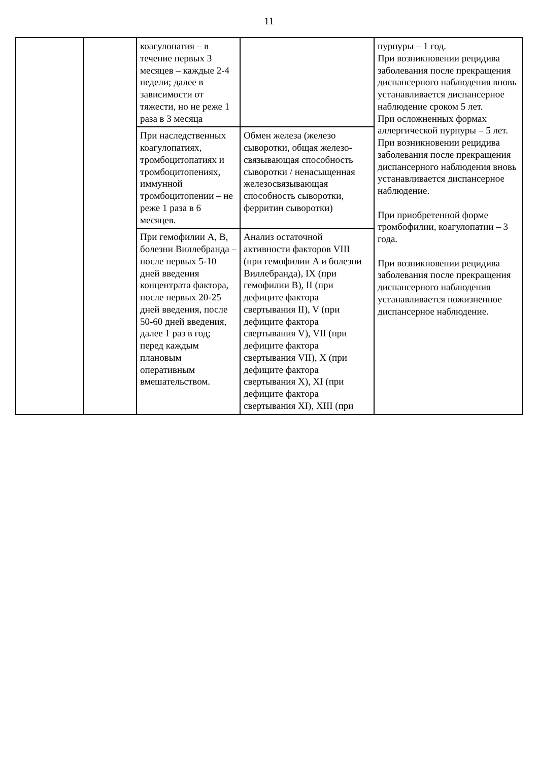11
| | | коагулопатия – в течение первых 3 месяцев – каждые 2-4 недели; далее в зависимости от тяжести, но не реже 1 раза в 3 месяца | | пурпуры – 1 год. При возникновении рецидива заболевания после прекращения диспансерного наблюдения вновь устанавливается диспансерное наблюдение сроком 5 лет. При осложненных формах аллергической пурпуры – 5 лет. При возникновении рецидива заболевания после прекращения диспансерного наблюдения вновь устанавливается диспансерное наблюдение. При приобретенной форме тромбофилии, коагулопатии – 3 года. При возникновении рецидива заболевания после прекращения диспансерного наблюдения устанавливается пожизненное диспансерное наблюдение. |
| | | При наследственных коагулопатиях, тромбоцитопатиях и тромбоцитопениях, иммунной тромбоцитопении – не реже 1 раза в 6 месяцев. | Обмен железа (железо сыворотки, общая железо-связывающая способность сыворотки / ненасыщенная железосвязывающая способность сыворотки, ферритин сыворотки) | |
| | | При гемофилии A, B, болезни Виллебранда – после первых 5-10 дней введения концентрата фактора, после первых 20-25 дней введения, после 50-60 дней введения, далее 1 раз в год; перед каждым плановым оперативным вмешательством. | Анализ остаточной активности факторов VIII (при гемофилии A и болезни Виллебранда), IX (при гемофилии B), II (при дефиците фактора свертывания II), V (при дефиците фактора свертывания V), VII (при дефиците фактора свертывания VII), X (при дефиците фактора свертывания X), XI (при дефиците фактора свертывания XI), XIII (при | |